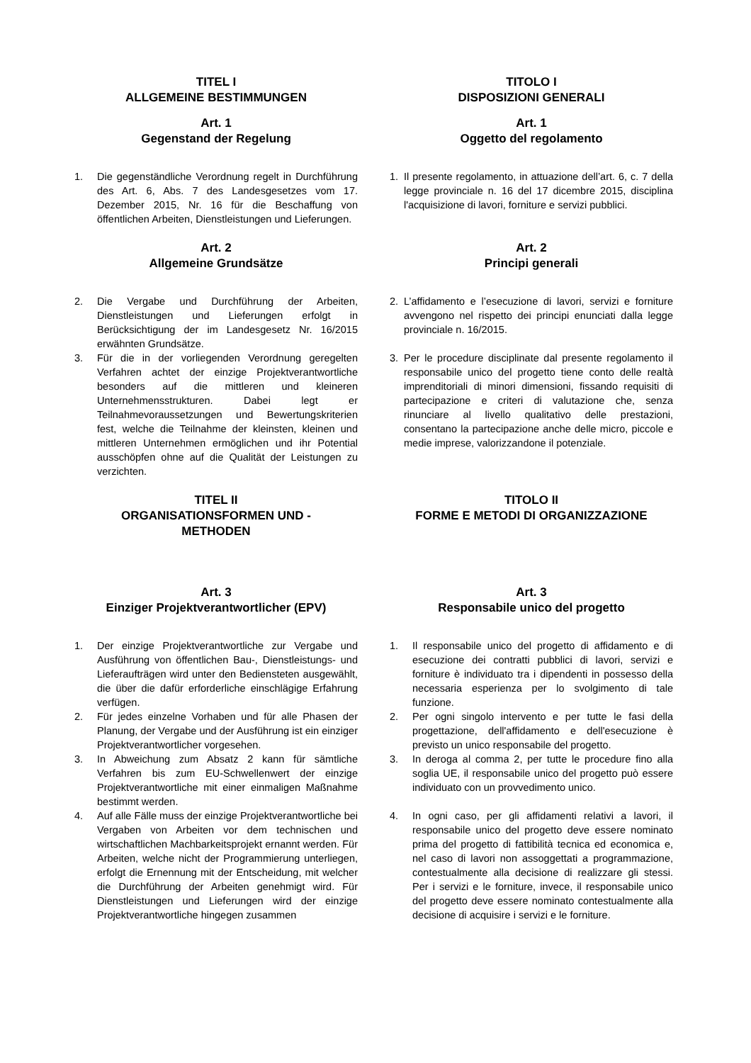TITEL I
ALLGEMEINE BESTIMMUNGEN
Art. 1
Gegenstand der Regelung
TITOLO I
DISPOSIZIONI GENERALI
Art. 1
Oggetto del regolamento
1. Die gegenständliche Verordnung regelt in Durchführung des Art. 6, Abs. 7 des Landesgesetzes vom 17. Dezember 2015, Nr. 16 für die Beschaffung von öffentlichen Arbeiten, Dienstleistungen und Lieferungen.
1. Il presente regolamento, in attuazione dell’art. 6, c. 7 della legge provinciale n. 16 del 17 dicembre 2015, disciplina l'acquisizione di lavori, forniture e servizi pubblici.
Art. 2
Allgemeine Grundsätze
Art. 2
Principi generali
2. Die Vergabe und Durchführung der Arbeiten, Dienstleistungen und Lieferungen erfolgt in Berücksichtigung der im Landesgesetz Nr. 16/2015 erwähnten Grundsätze.
3. Für die in der vorliegenden Verordnung geregelten Verfahren achtet der einzige Projektverantwortliche besonders auf die mittleren und kleineren Unternehmensstrukturen. Dabei legt er Teilnahmevoraussetzungen und Bewertungskriterien fest, welche die Teilnahme der kleinsten, kleinen und mittleren Unternehmen ermöglichen und ihr Potential ausschöpfen ohne auf die Qualität der Leistungen zu verzichten.
2. L’affidamento e l’esecuzione di lavori, servizi e forniture avvengono nel rispetto dei principi enunciati dalla legge provinciale n. 16/2015.
3. Per le procedure disciplinate dal presente regolamento il responsabile unico del progetto tiene conto delle realtà imprenditoriali di minori dimensioni, fissando requisiti di partecipazione e criteri di valutazione che, senza rinunciare al livello qualitativo delle prestazioni, consentano la partecipazione anche delle micro, piccole e medie imprese, valorizzandone il potenziale.
TITEL II
ORGANISATIONSFORMEN UND -
METHODEN
TITOLO II
FORME E METODI DI ORGANIZZAZIONE
Art. 3
Einziger Projektverantwortlicher (EPV)
Art. 3
Responsabile unico del progetto
1. Der einzige Projektverantwortliche zur Vergabe und Ausführung von öffentlichen Bau-, Dienstleistungs- und Lieferaufträgen wird unter den Bediensteten ausgewählt, die über die dafür erforderliche einschlägige Erfahrung verfügen.
2. Für jedes einzelne Vorhaben und für alle Phasen der Planung, der Vergabe und der Ausführung ist ein einziger Projektverantwortlicher vorgesehen.
3. In Abweichung zum Absatz 2 kann für sämtliche Verfahren bis zum EU-Schwellenwert der einzige Projektverantwortliche mit einer einmaligen Maßnahme bestimmt werden.
4. Auf alle Fälle muss der einzige Projektverantwortliche bei Vergaben von Arbeiten vor dem technischen und wirtschaftlichen Machbarkeitsprojekt ernannt werden. Für Arbeiten, welche nicht der Programmierung unterliegen, erfolgt die Ernennung mit der Entscheidung, mit welcher die Durchführung der Arbeiten genehmigt wird. Für Dienstleistungen und Lieferungen wird der einzige Projektverantwortliche hingegen zusammen
1. Il responsabile unico del progetto di affidamento e di esecuzione dei contratti pubblici di lavori, servizi e forniture è individuato tra i dipendenti in possesso della necessaria esperienza per lo svolgimento di tale funzione.
2. Per ogni singolo intervento e per tutte le fasi della progettazione, dell'affidamento e dell'esecuzione è previsto un unico responsabile del progetto.
3. In deroga al comma 2, per tutte le procedure fino alla soglia UE, il responsabile unico del progetto può essere individuato con un provvedimento unico.
4. In ogni caso, per gli affidamenti relativi a lavori, il responsabile unico del progetto deve essere nominato prima del progetto di fattibilità tecnica ed economica e, nel caso di lavori non assoggettati a programmazione, contestualmente alla decisione di realizzare gli stessi. Per i servizi e le forniture, invece, il responsabile unico del progetto deve essere nominato contestualmente alla decisione di acquisire i servizi e le forniture.